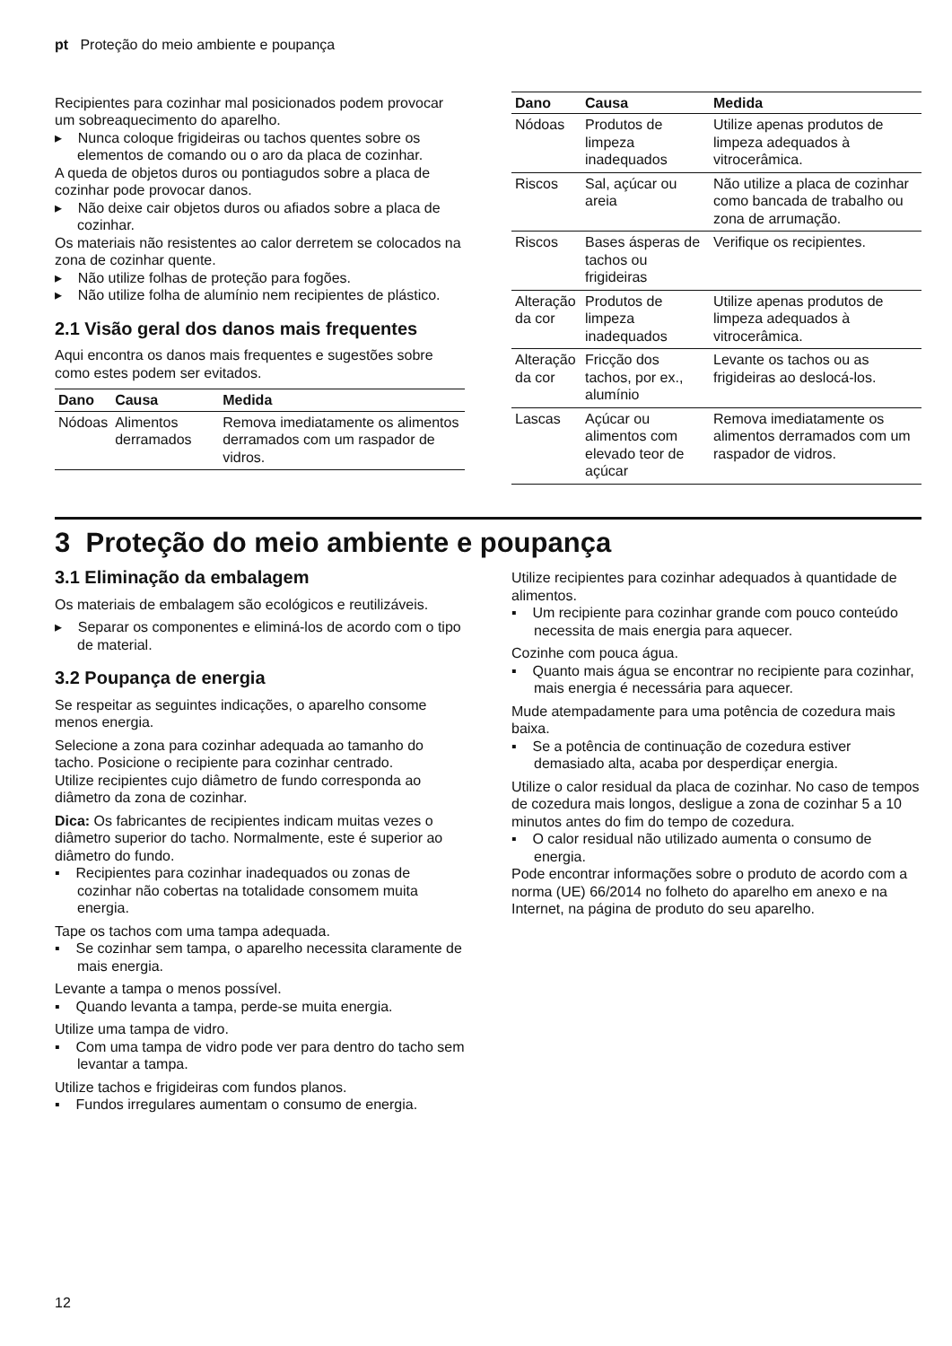pt Proteção do meio ambiente e poupança
Recipientes para cozinhar mal posicionados podem provocar um sobreaquecimento do aparelho.
▸ Nunca coloque frigideiras ou tachos quentes sobre os elementos de comando ou o aro da placa de cozinhar.
A queda de objetos duros ou pontiagudos sobre a placa de cozinhar pode provocar danos.
▸ Não deixe cair objetos duros ou afiados sobre a placa de cozinhar.
Os materiais não resistentes ao calor derretem se colocados na zona de cozinhar quente.
▸ Não utilize folhas de proteção para fogões.
▸ Não utilize folha de alumínio nem recipientes de plástico.
2.1 Visão geral dos danos mais frequentes
Aqui encontra os danos mais frequentes e sugestões sobre como estes podem ser evitados.
| Dano | Causa | Medida |
| --- | --- | --- |
| Nódoas | Alimentos derramados | Remova imediatamente os alimentos derramados com um raspador de vidros. |
| Dano | Causa | Medida |
| --- | --- | --- |
| Nódoas | Produtos de limpeza inadequados | Utilize apenas produtos de limpeza adequados à vitrocerâmica. |
| Riscos | Sal, açúcar ou areia | Não utilize a placa de cozinhar como bancada de trabalho ou zona de arrumação. |
| Riscos | Bases ásperas de tachos ou frigideiras | Verifique os recipientes. |
| Alteração da cor | Produtos de limpeza inadequados | Utilize apenas produtos de limpeza adequados à vitrocerâmica. |
| Alteração da cor | Fricção dos tachos, por ex., alumínio | Levante os tachos ou as frigideiras ao deslocá-los. |
| Lascas | Açúcar ou alimentos com elevado teor de açúcar | Remova imediatamente os alimentos derramados com um raspador de vidros. |
3 Proteção do meio ambiente e poupança
3.1 Eliminação da embalagem
Os materiais de embalagem são ecológicos e reutilizáveis.
▸ Separar os componentes e eliminá-los de acordo com o tipo de material.
3.2 Poupança de energia
Se respeitar as seguintes indicações, o aparelho consome menos energia.
Selecione a zona para cozinhar adequada ao tamanho do tacho. Posicione o recipiente para cozinhar centrado.
Utilize recipientes cujo diâmetro de fundo corresponda ao diâmetro da zona de cozinhar.
Dica: Os fabricantes de recipientes indicam muitas vezes o diâmetro superior do tacho. Normalmente, este é superior ao diâmetro do fundo.
▪ Recipientes para cozinhar inadequados ou zonas de cozinhar não cobertas na totalidade consomem muita energia.
Tape os tachos com uma tampa adequada.
▪ Se cozinhar sem tampa, o aparelho necessita claramente de mais energia.
Levante a tampa o menos possível.
▪ Quando levanta a tampa, perde-se muita energia.
Utilize uma tampa de vidro.
▪ Com uma tampa de vidro pode ver para dentro do tacho sem levantar a tampa.
Utilize tachos e frigideiras com fundos planos.
▪ Fundos irregulares aumentam o consumo de energia.
Utilize recipientes para cozinhar adequados à quantidade de alimentos.
▪ Um recipiente para cozinhar grande com pouco conteúdo necessita de mais energia para aquecer.
Cozinhe com pouca água.
▪ Quanto mais água se encontrar no recipiente para cozinhar, mais energia é necessária para aquecer.
Mude atempadamente para uma potência de cozedura mais baixa.
▪ Se a potência de continuação de cozedura estiver demasiado alta, acaba por desperdiçar energia.
Utilize o calor residual da placa de cozinhar. No caso de tempos de cozedura mais longos, desligue a zona de cozinhar 5 a 10 minutos antes do fim do tempo de cozedura.
▪ O calor residual não utilizado aumenta o consumo de energia.
Pode encontrar informações sobre o produto de acordo com a norma (UE) 66/2014 no folheto do aparelho em anexo e na Internet, na página de produto do seu aparelho.
12